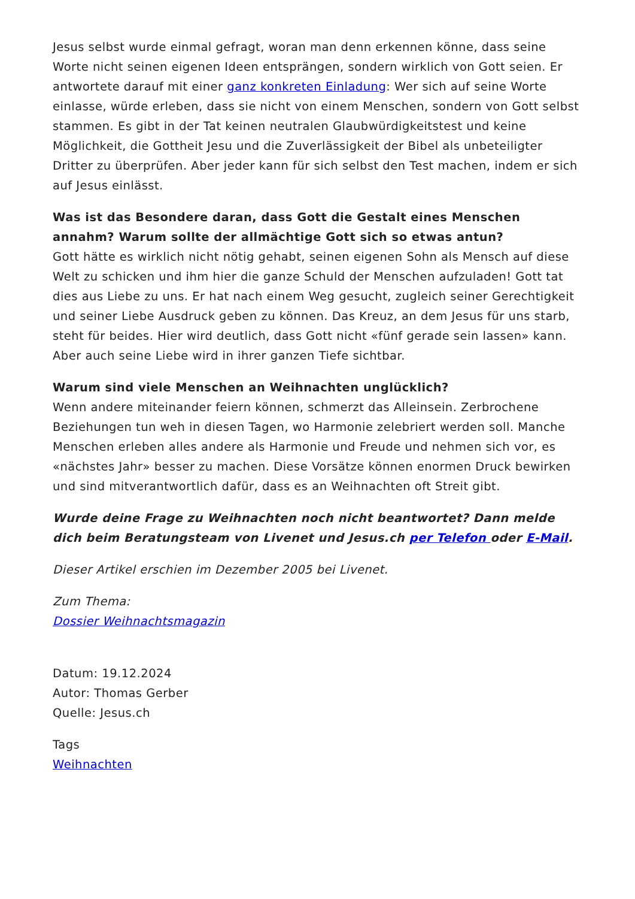Jesus selbst wurde einmal gefragt, woran man denn erkennen könne, dass seine Worte nicht seinen eigenen Ideen entsprängen, sondern wirklich von Gott seien. Er antwortete darauf mit einer ganz konkreten Einladung: Wer sich auf seine Worte einlasse, würde erleben, dass sie nicht von einem Menschen, sondern von Gott selbst stammen. Es gibt in der Tat keinen neutralen Glaubwürdigkeitstest und keine Möglichkeit, die Gottheit Jesu und die Zuverlässigkeit der Bibel als unbeteiligter Dritter zu überprüfen. Aber jeder kann für sich selbst den Test machen, indem er sich auf Jesus einlässt.
Was ist das Besondere daran, dass Gott die Gestalt eines Menschen annahm? Warum sollte der allmächtige Gott sich so etwas antun?
Gott hätte es wirklich nicht nötig gehabt, seinen eigenen Sohn als Mensch auf diese Welt zu schicken und ihm hier die ganze Schuld der Menschen aufzuladen! Gott tat dies aus Liebe zu uns. Er hat nach einem Weg gesucht, zugleich seiner Gerechtigkeit und seiner Liebe Ausdruck geben zu können. Das Kreuz, an dem Jesus für uns starb, steht für beides. Hier wird deutlich, dass Gott nicht «fünf gerade sein lassen» kann. Aber auch seine Liebe wird in ihrer ganzen Tiefe sichtbar.
Warum sind viele Menschen an Weihnachten unglücklich?
Wenn andere miteinander feiern können, schmerzt das Alleinsein. Zerbrochene Beziehungen tun weh in diesen Tagen, wo Harmonie zelebriert werden soll. Manche Menschen erleben alles andere als Harmonie und Freude und nehmen sich vor, es «nächstes Jahr» besser zu machen. Diese Vorsätze können enormen Druck bewirken und sind mitverantwortlich dafür, dass es an Weihnachten oft Streit gibt.
Wurde deine Frage zu Weihnachten noch nicht beantwortet? Dann melde dich beim Beratungsteam von Livenet und Jesus.ch per Telefon oder E-Mail.
Dieser Artikel erschien im Dezember 2005 bei Livenet.
Zum Thema:
Dossier Weihnachtsmagazin
Datum: 19.12.2024
Autor: Thomas Gerber
Quelle: Jesus.ch
Tags
Weihnachten